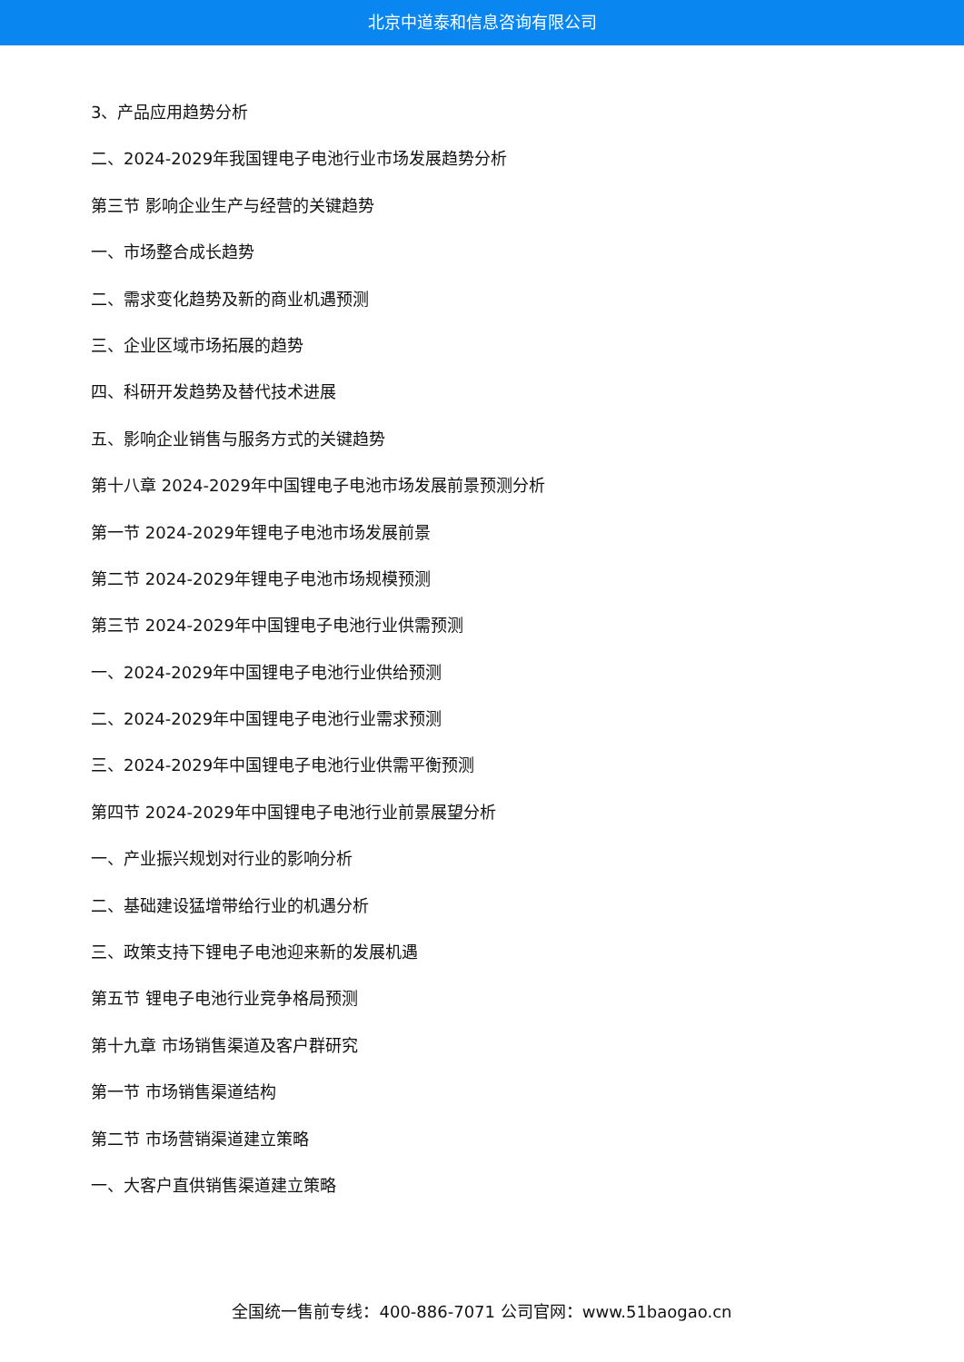北京中道泰和信息咨询有限公司
3、产品应用趋势分析
二、2024-2029年我国锂电子电池行业市场发展趋势分析
第三节 影响企业生产与经营的关键趋势
一、市场整合成长趋势
二、需求变化趋势及新的商业机遇预测
三、企业区域市场拓展的趋势
四、科研开发趋势及替代技术进展
五、影响企业销售与服务方式的关键趋势
第十八章 2024-2029年中国锂电子电池市场发展前景预测分析
第一节 2024-2029年锂电子电池市场发展前景
第二节 2024-2029年锂电子电池市场规模预测
第三节 2024-2029年中国锂电子电池行业供需预测
一、2024-2029年中国锂电子电池行业供给预测
二、2024-2029年中国锂电子电池行业需求预测
三、2024-2029年中国锂电子电池行业供需平衡预测
第四节 2024-2029年中国锂电子电池行业前景展望分析
一、产业振兴规划对行业的影响分析
二、基础建设猛增带给行业的机遇分析
三、政策支持下锂电子电池迎来新的发展机遇
第五节 锂电子电池行业竞争格局预测
第十九章 市场销售渠道及客户群研究
第一节 市场销售渠道结构
第二节 市场营销渠道建立策略
一、大客户直供销售渠道建立策略
全国统一售前专线：400-886-7071 公司官网：www.51baogao.cn